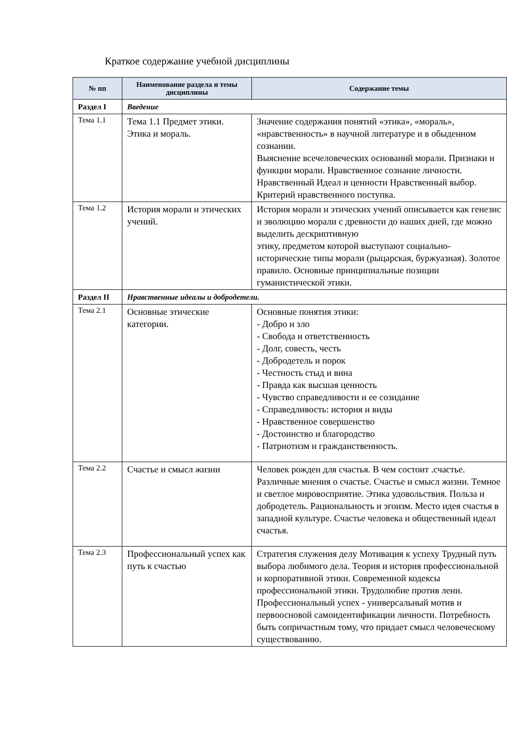Краткое содержание учебной дисциплины
| № пп | Наименование раздела и темы дисциплины | Содержание темы |
| --- | --- | --- |
| Раздел I | Введение | |
| Тема 1.1 | Тема 1.1 Предмет этики. Этика и мораль. | Значение содержания понятий «этика», «мораль», «нравственность» в научной литературе и в обыденном сознании. Выяснение всечеловеческих оснований морали. Признаки и функции морали. Нравственное сознание личности. Нравственный Идеал и ценности Нравственный выбор. Критерий нравственного поступка. |
| Тема 1.2 | История морали и этических учений. | История морали и этических учений описывается как генезис и эволюцию морали с древности до наших дней, где можно выделить дескриптивную этику, предметом которой выступают социально-исторические типы морали (рыцарская, буржуазная). Золотое правило. Основные принципиальные позиции гуманистической этики. |
| Раздел II | Нравственные идеалы и добродетели. | |
| Тема 2.1 | Основные этические категории. | Основные понятия этики: - Добро и зло - Свобода и ответственность - Долг, совесть, честь - Добродетель и порок - Честность стыд и вина - Правда как высшая ценность - Чувство справедливости и ее созидание - Справедливость: история и виды - Нравственное совершенство - Достоинство и благородство - Патриотизм и гражданственность. |
| Тема 2.2 | Счастье и смысл жизни | Человек рожден для счастья. В чем состоит .счастье. Различные мнения о счастье. Счастье и смысл жизни. Темное и светлое мировосприятие. Этика удовольствия. Польза и добродетель. Рациональность и эгоизм. Место идея счастья в западной культуре. Счастье человека и общественный идеал счастья. |
| Тема 2.3 | Профессиональный успех как путь к счастью | Стратегия служения делу Мотивация к успеху Трудный путь выбора любимого дела. Теория и история профессиональной и корпоративной этики. Современной кодексы профессиональной этики. Трудолюбие против лени. Профессиональный успех - универсальный мотив и первоосновой самоидентификации личности. Потребность быть сопричастным тому, что придает смысл человеческому существованию. |